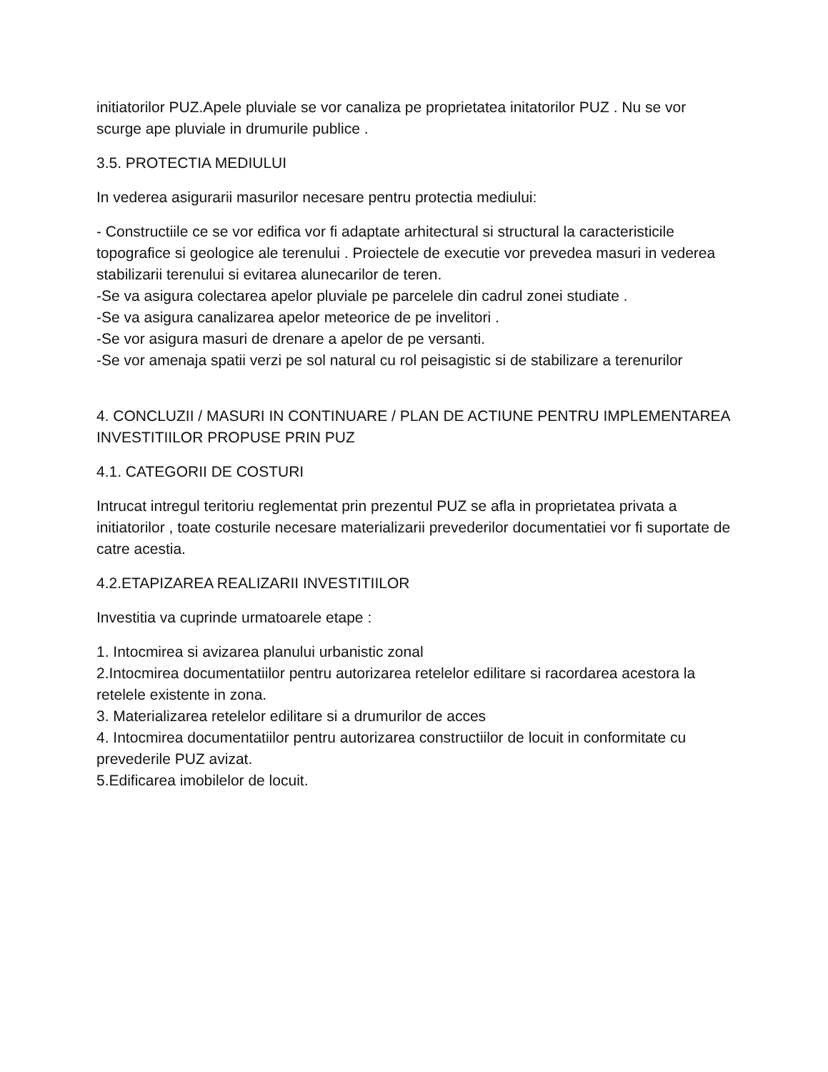initiatorilor PUZ.Apele pluviale se vor canaliza pe proprietatea initatorilor PUZ . Nu se vor scurge ape pluviale in drumurile publice .
3.5. PROTECTIA MEDIULUI
In vederea asigurarii masurilor necesare pentru protectia mediului:
- Constructiile ce se vor edifica vor fi adaptate arhitectural si structural la caracteristicile topografice si geologice ale terenului . Proiectele de executie vor prevedea masuri in vederea stabilizarii terenului si evitarea alunecarilor de teren.
-Se va asigura colectarea apelor pluviale pe parcelele din cadrul zonei studiate .
-Se va asigura canalizarea apelor meteorice de pe invelitori .
-Se vor asigura masuri de drenare a apelor de pe versanti.
-Se vor amenaja spatii verzi pe sol natural cu rol peisagistic si de stabilizare a terenurilor
4. CONCLUZII / MASURI IN CONTINUARE / PLAN DE ACTIUNE PENTRU IMPLEMENTAREA INVESTITIILOR PROPUSE PRIN PUZ
4.1. CATEGORII DE COSTURI
Intrucat intregul teritoriu reglementat prin prezentul PUZ se afla in proprietatea privata a initiatorilor , toate costurile necesare materializarii prevederilor documentatiei vor fi suportate de catre acestia.
4.2.ETAPIZAREA REALIZARII INVESTITIILOR
Investitia va cuprinde urmatoarele etape :
1. Intocmirea si avizarea planului urbanistic zonal
2.Intocmirea documentatiilor pentru autorizarea retelelor edilitare si racordarea acestora la retelele existente in zona.
3. Materializarea retelelor edilitare si a drumurilor de acces
4. Intocmirea documentatiilor pentru autorizarea constructiilor de locuit in conformitate cu prevederile PUZ avizat.
5.Edificarea imobilelor de locuit.